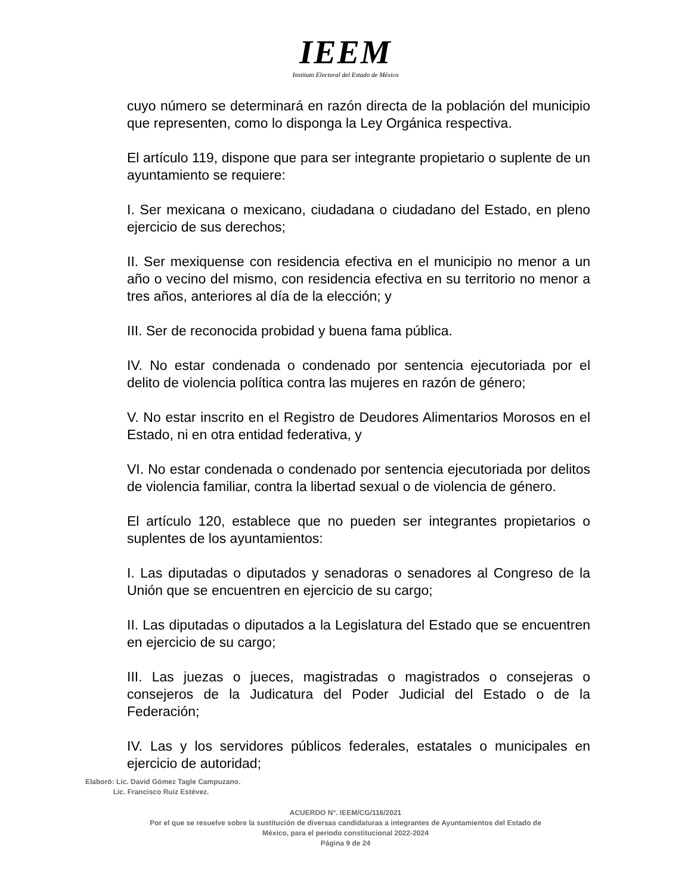IEEM
Instituto Electoral del Estado de México
cuyo número se determinará en razón directa de la población del municipio que representen, como lo disponga la Ley Orgánica respectiva.
El artículo 119, dispone que para ser integrante propietario o suplente de un ayuntamiento se requiere:
I. Ser mexicana o mexicano, ciudadana o ciudadano del Estado, en pleno ejercicio de sus derechos;
II. Ser mexiquense con residencia efectiva en el municipio no menor a un año o vecino del mismo, con residencia efectiva en su territorio no menor a tres años, anteriores al día de la elección; y
III. Ser de reconocida probidad y buena fama pública.
IV. No estar condenada o condenado por sentencia ejecutoriada por el delito de violencia política contra las mujeres en razón de género;
V. No estar inscrito en el Registro de Deudores Alimentarios Morosos en el Estado, ni en otra entidad federativa, y
VI. No estar condenada o condenado por sentencia ejecutoriada por delitos de violencia familiar, contra la libertad sexual o de violencia de género.
El artículo 120, establece que no pueden ser integrantes propietarios o suplentes de los ayuntamientos:
I. Las diputadas o diputados y senadoras o senadores al Congreso de la Unión que se encuentren en ejercicio de su cargo;
II. Las diputadas o diputados a la Legislatura del Estado que se encuentren en ejercicio de su cargo;
III. Las juezas o jueces, magistradas o magistrados o consejeras o consejeros de la Judicatura del Poder Judicial del Estado o de la Federación;
IV. Las y los servidores públicos federales, estatales o municipales en ejercicio de autoridad;
Elaboró: Lic. David Gómez Tagle Campuzano.
Lic. Francisco Ruiz Estévez.
ACUERDO N°. IEEM/CG/116/2021
Por el que se resuelve sobre la sustitución de diversas candidaturas a integrantes de Ayuntamientos del Estado de
México, para el periodo constitucional 2022-2024
Página 9 de 24